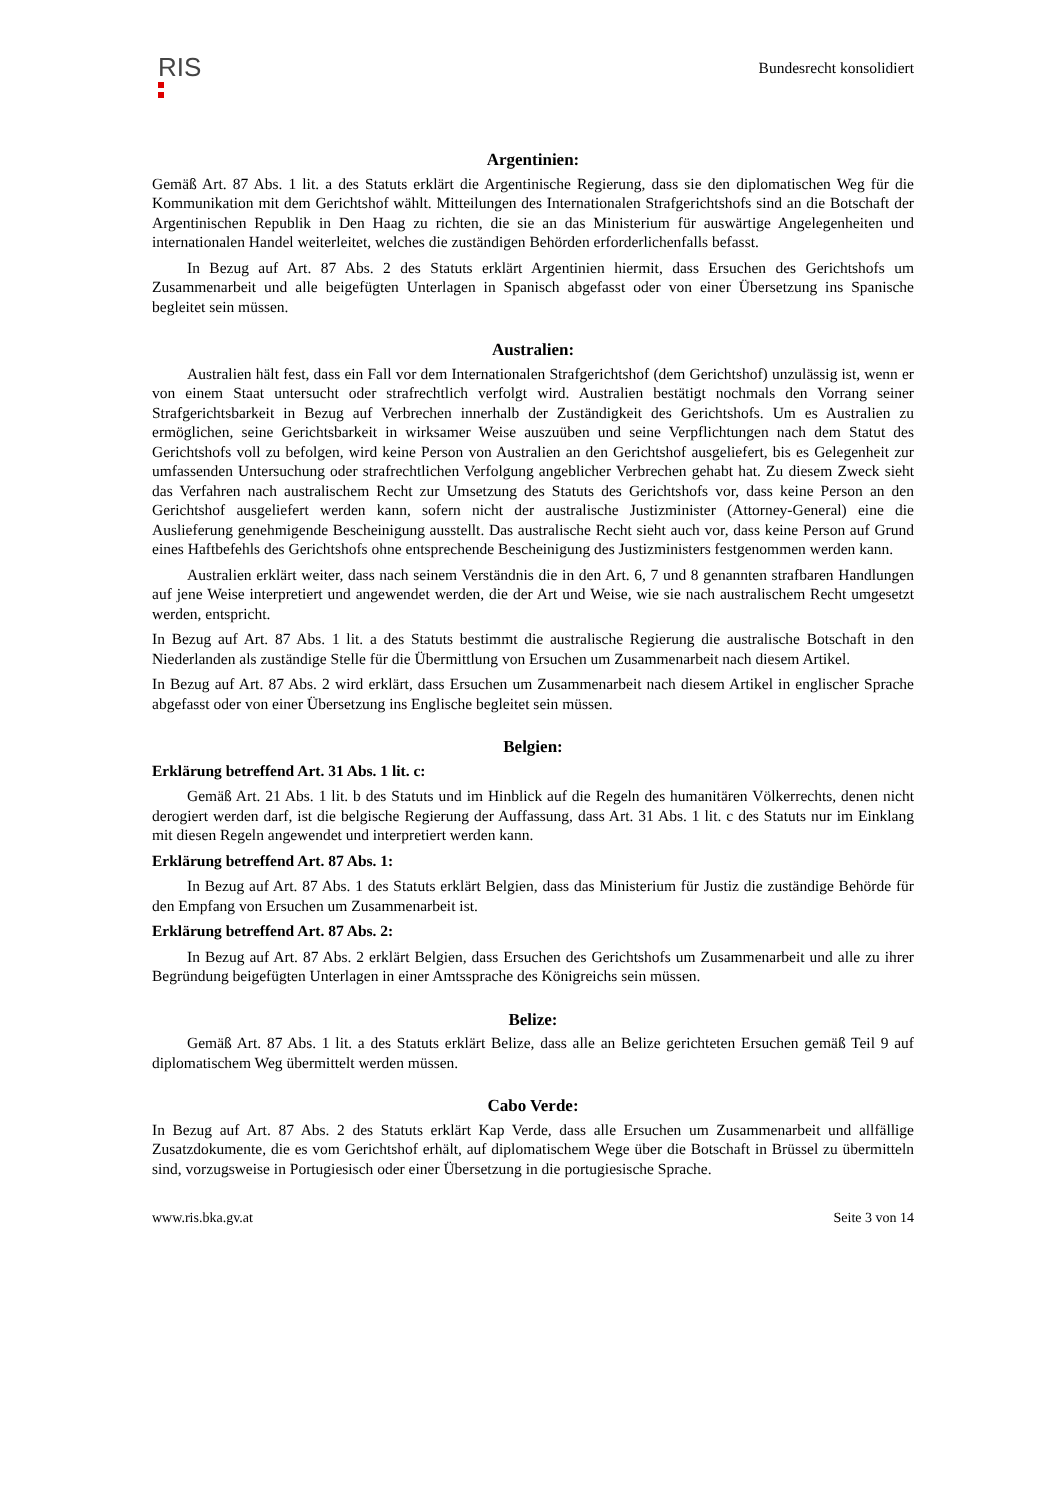RIS
Bundesrecht konsolidiert
Argentinien:
Gemäß Art. 87 Abs. 1 lit. a des Statuts erklärt die Argentinische Regierung, dass sie den diplomatischen Weg für die Kommunikation mit dem Gerichtshof wählt. Mitteilungen des Internationalen Strafgerichtshofs sind an die Botschaft der Argentinischen Republik in Den Haag zu richten, die sie an das Ministerium für auswärtige Angelegenheiten und internationalen Handel weiterleitet, welches die zuständigen Behörden erforderlichenfalls befasst.
In Bezug auf Art. 87 Abs. 2 des Statuts erklärt Argentinien hiermit, dass Ersuchen des Gerichtshofs um Zusammenarbeit und alle beigefügten Unterlagen in Spanisch abgefasst oder von einer Übersetzung ins Spanische begleitet sein müssen.
Australien:
Australien hält fest, dass ein Fall vor dem Internationalen Strafgerichtshof (dem Gerichtshof) unzulässig ist, wenn er von einem Staat untersucht oder strafrechtlich verfolgt wird. Australien bestätigt nochmals den Vorrang seiner Strafgerichtsbarkeit in Bezug auf Verbrechen innerhalb der Zuständigkeit des Gerichtshofs. Um es Australien zu ermöglichen, seine Gerichtsbarkeit in wirksamer Weise auszuüben und seine Verpflichtungen nach dem Statut des Gerichtshofs voll zu befolgen, wird keine Person von Australien an den Gerichtshof ausgeliefert, bis es Gelegenheit zur umfassenden Untersuchung oder strafrechtlichen Verfolgung angeblicher Verbrechen gehabt hat. Zu diesem Zweck sieht das Verfahren nach australischem Recht zur Umsetzung des Statuts des Gerichtshofs vor, dass keine Person an den Gerichtshof ausgeliefert werden kann, sofern nicht der australische Justizminister (Attorney-General) eine die Auslieferung genehmigende Bescheinigung ausstellt. Das australische Recht sieht auch vor, dass keine Person auf Grund eines Haftbefehls des Gerichtshofs ohne entsprechende Bescheinigung des Justizministers festgenommen werden kann.
Australien erklärt weiter, dass nach seinem Verständnis die in den Art. 6, 7 und 8 genannten strafbaren Handlungen auf jene Weise interpretiert und angewendet werden, die der Art und Weise, wie sie nach australischem Recht umgesetzt werden, entspricht.
In Bezug auf Art. 87 Abs. 1 lit. a des Statuts bestimmt die australische Regierung die australische Botschaft in den Niederlanden als zuständige Stelle für die Übermittlung von Ersuchen um Zusammenarbeit nach diesem Artikel.
In Bezug auf Art. 87 Abs. 2 wird erklärt, dass Ersuchen um Zusammenarbeit nach diesem Artikel in englischer Sprache abgefasst oder von einer Übersetzung ins Englische begleitet sein müssen.
Belgien:
Erklärung betreffend Art. 31 Abs. 1 lit. c:
Gemäß Art. 21 Abs. 1 lit. b des Statuts und im Hinblick auf die Regeln des humanitären Völkerrechts, denen nicht derogiert werden darf, ist die belgische Regierung der Auffassung, dass Art. 31 Abs. 1 lit. c des Statuts nur im Einklang mit diesen Regeln angewendet und interpretiert werden kann.
Erklärung betreffend Art. 87 Abs. 1:
In Bezug auf Art. 87 Abs. 1 des Statuts erklärt Belgien, dass das Ministerium für Justiz die zuständige Behörde für den Empfang von Ersuchen um Zusammenarbeit ist.
Erklärung betreffend Art. 87 Abs. 2:
In Bezug auf Art. 87 Abs. 2 erklärt Belgien, dass Ersuchen des Gerichtshofs um Zusammenarbeit und alle zu ihrer Begründung beigefügten Unterlagen in einer Amtssprache des Königreichs sein müssen.
Belize:
Gemäß Art. 87 Abs. 1 lit. a des Statuts erklärt Belize, dass alle an Belize gerichteten Ersuchen gemäß Teil 9 auf diplomatischem Weg übermittelt werden müssen.
Cabo Verde:
In Bezug auf Art. 87 Abs. 2 des Statuts erklärt Kap Verde, dass alle Ersuchen um Zusammenarbeit und allfällige Zusatzdokumente, die es vom Gerichtshof erhält, auf diplomatischem Wege über die Botschaft in Brüssel zu übermitteln sind, vorzugsweise in Portugiesisch oder einer Übersetzung in die portugiesische Sprache.
www.ris.bka.gv.at Seite 3 von 14